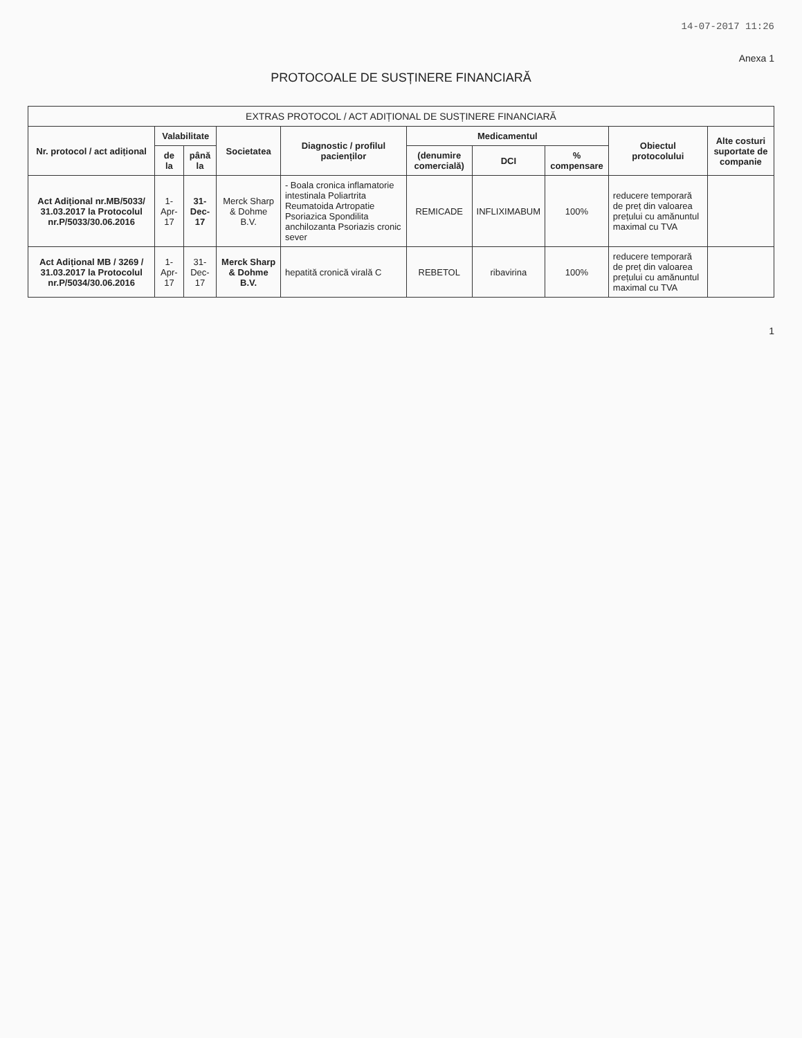14-07-2017 11:26
Anexa 1
PROTOCOALE DE SUSȚINERE FINANCIARĂ
| EXTRAS PROTOCOL / ACT ADIȚIONAL DE SUSȚINERE FINANCIARĂ | | | | | | | | | |
| --- | --- | --- | --- | --- | --- | --- | --- | --- | --- |
| Nr. protocol / act adițional | Valabilitate | | Societatea | Diagnostic / profilul pacienților | Medicamentul | | | Obiectul protocolului | Alte costuri suportate de companie |
| | de la | până la | | | (denumire comercială) | DCI | % compensare | | |
| Act Adițional nr.MB/5033/ 31.03.2017 la Protocolul nr.P/5033/30.06.2016 | 1-Apr-17 | 31-Dec-17 | Merck Sharp & Dohme B.V. | - Boala cronica inflamatorie intestinala Poliartrita Reumatoida Artropatie Psoriazica Spondilita anchilozanta Psoriazis cronic sever | REMICADE | INFLIXIMABUM | 100% | reducere temporară de preț din valoarea prețului cu amănuntul maximal cu TVA | |
| Act Adițional MB / 3269 / 31.03.2017 la Protocolul nr.P/5034/30.06.2016 | 1-Apr-17 | 31-Dec-17 | Merck Sharp & Dohme B.V. | hepatită cronică virală C | REBETOL | ribavirina | 100% | reducere temporară de preț din valoarea prețului cu amănuntul maximal cu TVA | |
1